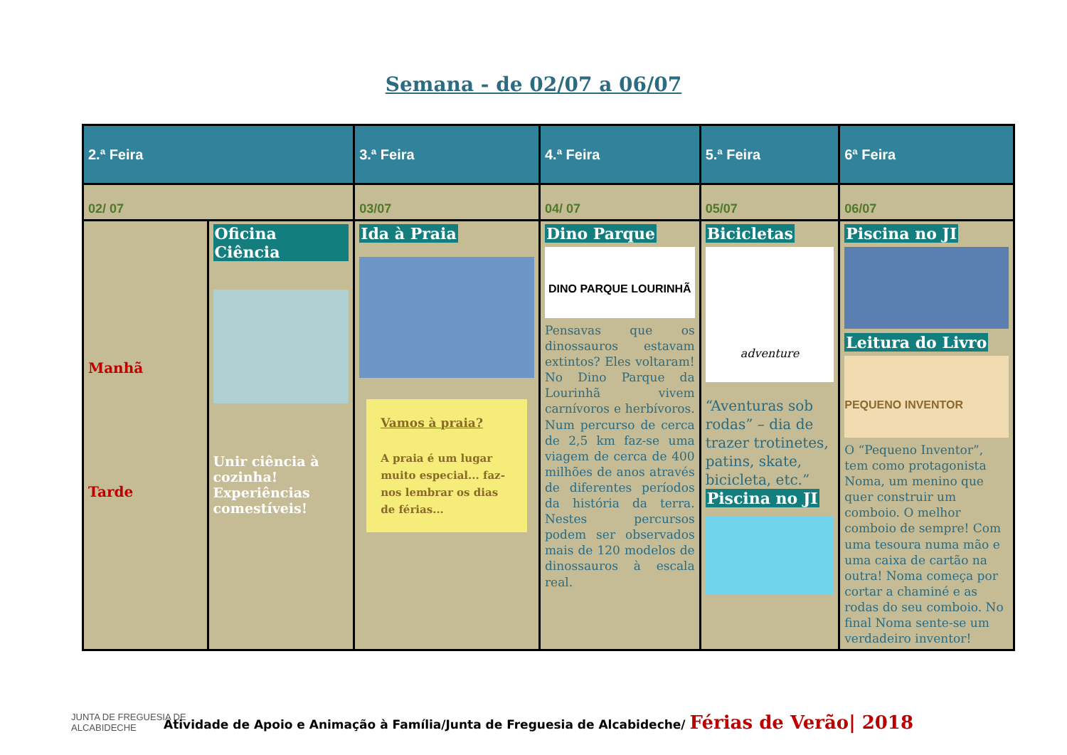Semana - de 02/07 a 06/07
| 2.ª Feira | | 3.ª Feira | 4.ª Feira | 5.ª Feira | 6ª Feira |
| --- | --- | --- | --- | --- | --- |
| 02/ 07 | | 03/07 | 04/ 07 | 05/07 | 06/07 |
| Manhã Tarde | Oficina Ciência Unir ciência à cozinha! Experiências comestíveis! | Ida à Praia Vamos à praia? A praia é um lugar muito especial... faz-nos lembrar os dias de férias... | Dino Parque DINO PARQUE LOURINHÃ Pensavas que os dinossauros estavam extintos? Eles voltaram! No Dino Parque da Lourinhã vivem carnívoros e herbívoros. Num percurso de cerca de 2,5 km faz-se uma viagem de cerca de 400 milhões de anos através de diferentes períodos da história da terra. Nestes percursos podem ser observados mais de 120 modelos de dinossauros à escala real. | Bicicletas adventure “Aventuras sob rodas” – dia de trazer trotinetes, patins, skate, bicicleta, etc.” Piscina no JI | Piscina no JI Leitura do Livro PEQUENO INVENTOR O “Pequeno Inventor”, tem como protagonista Noma, um menino que quer construir um comboio. O melhor comboio de sempre! Com uma tesoura numa mão e uma caixa de cartão na outra! Noma começa por cortar a chaminé e as rodas do seu comboio. No final Noma sente-se um verdadeiro inventor! |
JUNTA DE FREGUESIA DE
ALCABIDECHE
Atividade de Apoio e Animação à Família/Junta de Freguesia de Alcabideche/ Férias de Verão| 2018